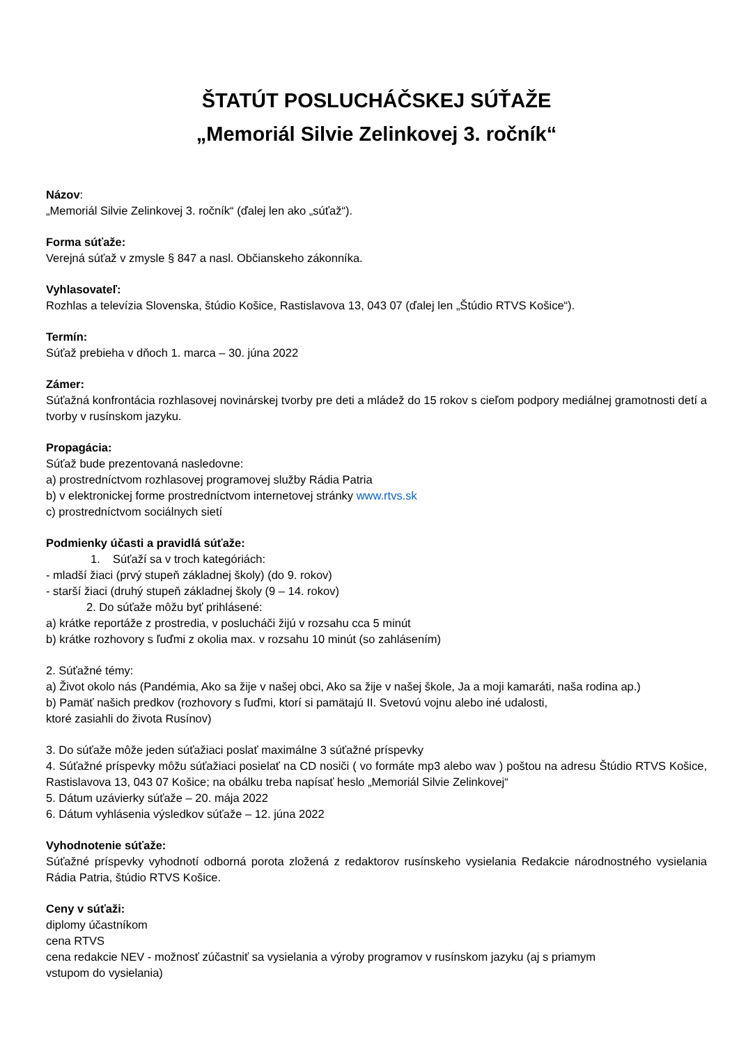ŠTATÚT POSLUCHÁČSKEJ SÚŤAŽE
„Memoriál Silvie Zelinkovej 3. ročník“
Názov:
„Memoriál Silvie Zelinkovej 3. ročník“ (ďalej len ako „súťaž“).
Forma súťaže:
Verejná súťaž v zmysle § 847 a nasl. Občianskeho zákonníka.
Vyhlasovateľ:
Rozhlas a televízia Slovenska, štúdio Košice, Rastislavova 13, 043 07 (ďalej len „Štúdio RTVS Košice“).
Termín:
Súťaž prebieha v dňoch 1. marca – 30. júna 2022
Zámer:
Súťažná konfrontácia rozhlasovej novinárskej tvorby pre deti a mládež do 15 rokov s cieľom podpory mediálnej gramotnosti detí a tvorby v rusínskom jazyku.
Propagácia:
Súťaž bude prezentovaná nasledovne:
a) prostredníctvom rozhlasovej programovej služby Rádia Patria
b) v elektronickej forme prostredníctvom internetovej stránky www.rtvs.sk
c) prostredníctvom sociálnych sietí
Podmienky účasti a pravidlá súťaže:
1. Súťaží sa v troch kategóriách:
- mladší žiaci (prvý stupeň základnej školy) (do 9. rokov)
- starší žiaci (druhý stupeň základnej školy (9 – 14. rokov)
2. Do súťaže môžu byť prihlásené:
a) krátke reportáže z prostredia, v poslucháči žijú v rozsahu cca 5 minút
b) krátke rozhovory s ľuďmi z okolia max. v rozsahu 10 minút (so zahlásením)
2. Súťažné témy:
a) Život okolo nás (Pandémia, Ako sa žije v našej obci, Ako sa žije v našej škole, Ja a moji kamaráti, naša rodina ap.)
b) Pamäť našich predkov (rozhovory s ľuďmi, ktorí si pamätajú II. Svetovú vojnu alebo iné udalosti,
ktoré zasiahli do života Rusínov)
3. Do súťaže môže jeden súťažiaci poslať maximálne 3 súťažné príspevky
4. Súťažné príspevky môžu súťažiaci posielať na CD nosiči ( vo formáte mp3 alebo wav ) poštou na adresu Štúdio RTVS Košice, Rastislavova 13, 043 07 Košice; na obálku treba napísať heslo „Memoriál Silvie Zelinkovej“
5. Dátum uzávierky súťaže – 20. mája 2022
6. Dátum vyhlásenia výsledkov súťaže – 12. júna 2022
Vyhodnotenie súťaže:
Súťažné príspevky vyhodnotí odborná porota zložená z redaktorov rusínskeho vysielania Redakcie národnostného vysielania Rádia Patria, štúdio RTVS Košice.
Ceny v súťaži:
diplomy účastníkom
cena RTVS
cena redakcie NEV - možnosť zúčastniť sa vysielania a výroby programov v rusínskom jazyku (aj s priamym
vstupom do vysielania)